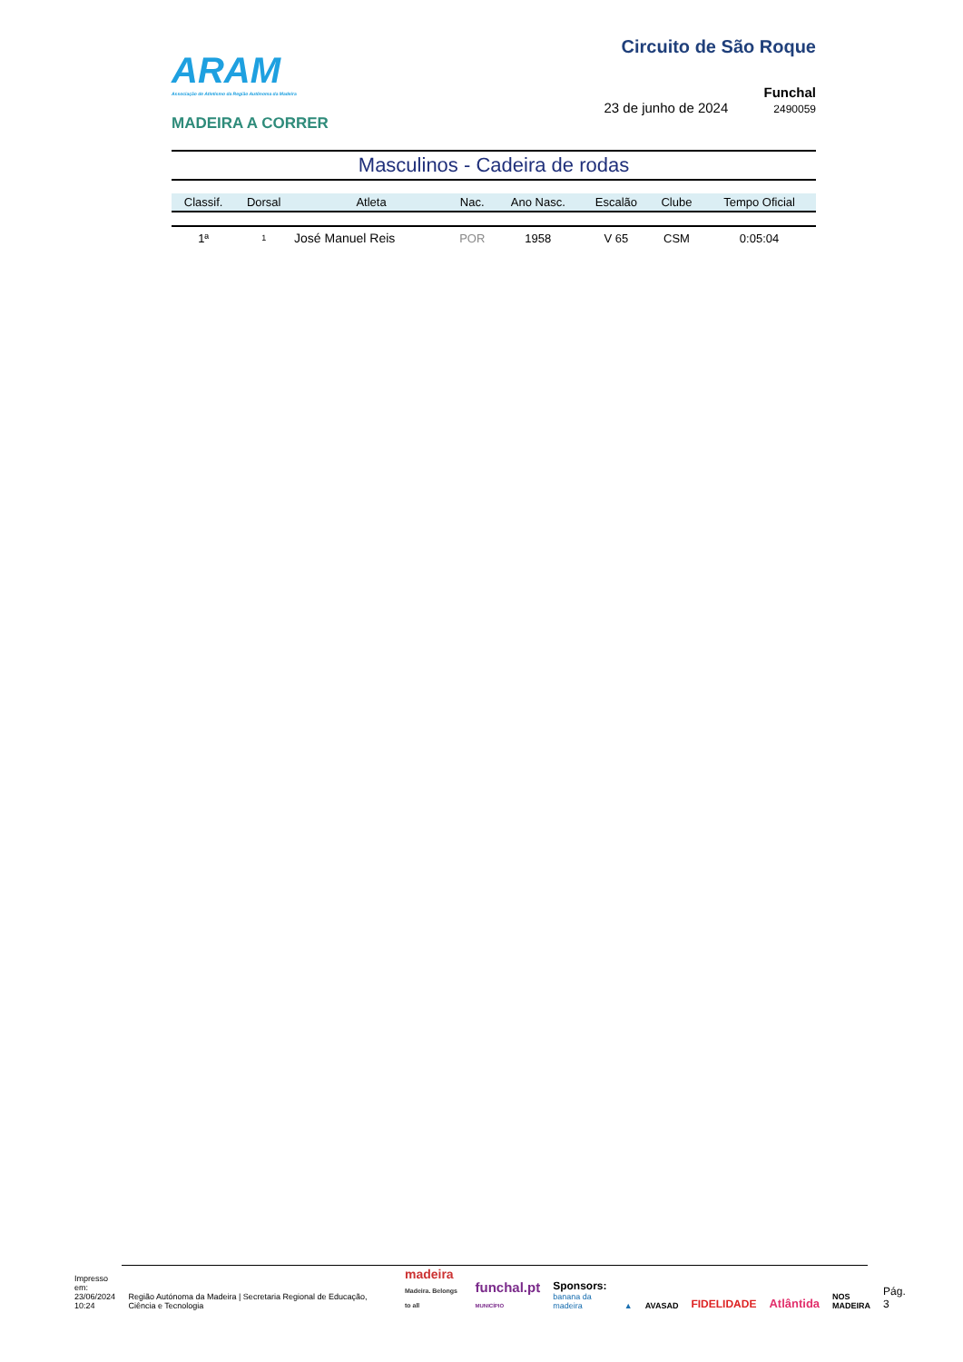ARAM
Associação de Atletismo da Região Autónoma da Madeira
MADEIRA A CORRER
Circuito de São Roque
Funchal
23 de junho de 2024 2490059
Masculinos - Cadeira de rodas
| Classif. | Dorsal | Atleta | Nac. | Ano Nasc. | Escalão | Clube | Tempo Oficial |
| --- | --- | --- | --- | --- | --- | --- | --- |
| 1ª | 1 | José Manuel Reis | POR | 1958 | V 65 | CSM | 0:05:04 |
Impresso em:
23/06/2024
10:24
Região Autónoma da Madeira | Secretaria Regional de Educação, Ciência e Tecnologia
madeira
Madeira. Belongs to all
funchal.pt
MUNICÍPIO
Sponsors:
banana da madeira
▲
AVASAD
FIDELIDADE
Atlântida
NOS
MADEIRA
Pág. 3